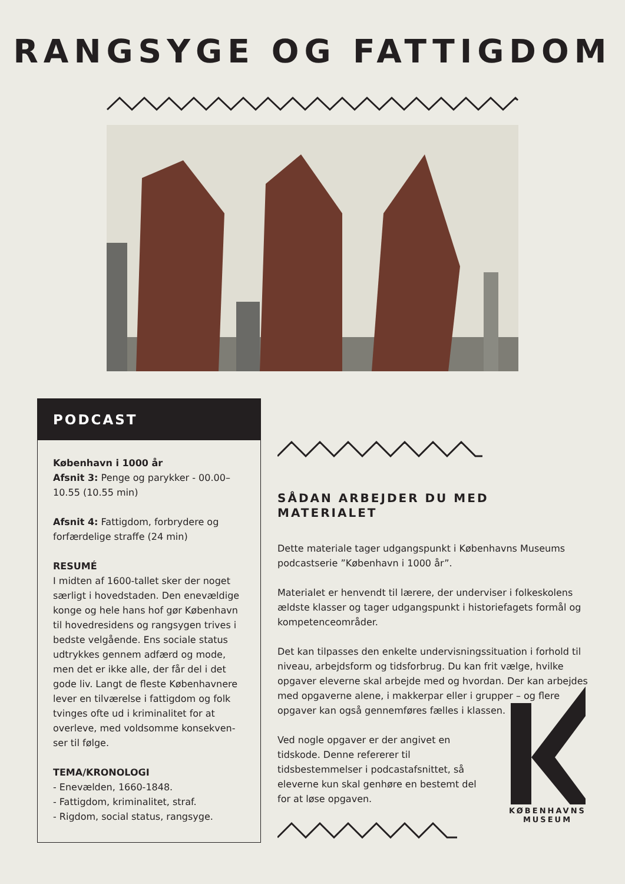RANGSYGE OG FATTIGDOM
PODCAST
København i 1000 år
Afsnit 3: Penge og parykker - 00.00–10.55 (10.55 min)
Afsnit 4: Fattigdom, forbrydere og forfærdelige straffe (24 min)
RESUMÉ
I midten af 1600-tallet sker der noget særligt i hovedstaden. Den enevældige konge og hele hans hof gør København til hovedresidens og rangsygen trives i bedste velgående. Ens sociale status udtrykkes gennem adfærd og mode, men det er ikke alle, der får del i det gode liv. Langt de fleste Københavnere lever en tilværelse i fattigdom og folk tvinges ofte ud i kriminalitet for at overleve, med voldsomme konsekven-ser til følge.
TEMA/KRONOLOGI
- Enevælden, 1660-1848.
- Fattigdom, kriminalitet, straf.
- Rigdom, social status, rangsyge.
SÅDAN ARBEJDER DU MED MATERIALET
Dette materiale tager udgangspunkt i Københavns Museums podcastserie ”København i 1000 år”.
Materialet er henvendt til lærere, der underviser i folkeskolens ældste klasser og tager udgangspunkt i historiefagets formål og kompetenceområder.
Det kan tilpasses den enkelte undervisningssituation i forhold til niveau, arbejdsform og tidsforbrug. Du kan frit vælge, hvilke opgaver eleverne skal arbejde med og hvordan. Der kan arbejdes med opgaverne alene, i makkerpar eller i grupper – og flere opgaver kan også gennemføres fælles i klassen.
Ved nogle opgaver er der angivet en tidskode. Denne refererer til tidsbestemmelser i podcastafsnittet, så eleverne kun skal genhøre en bestemt del for at løse opgaven.
KØBENHAVNS
MUSEUM